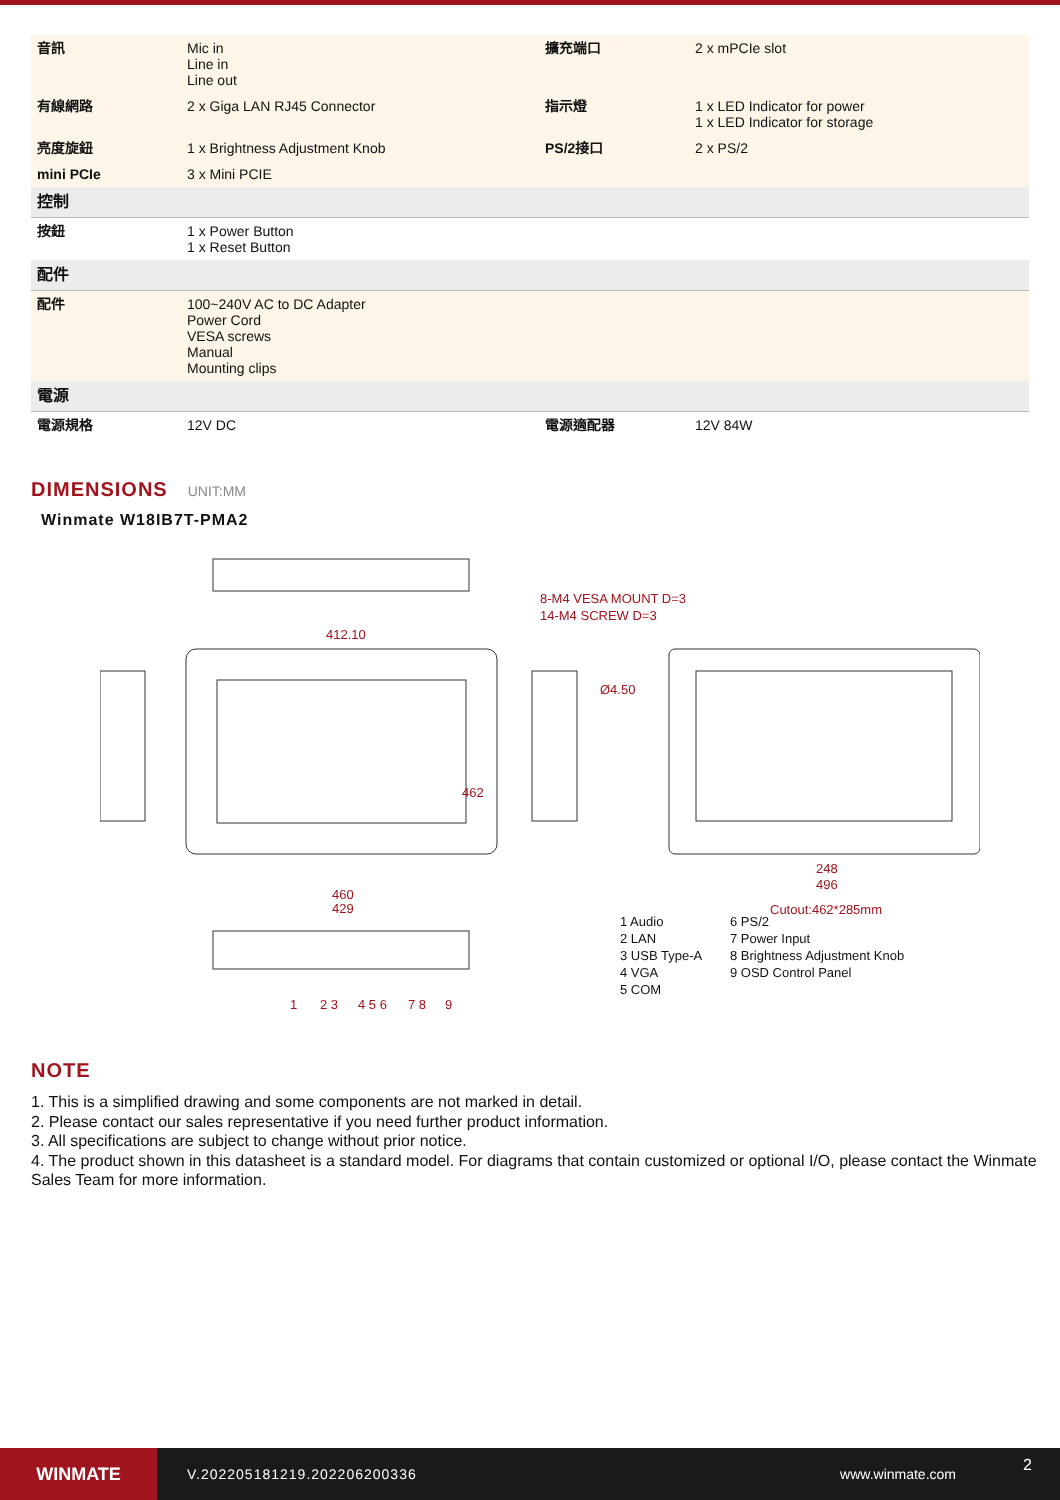| 音訊 | Mic in Line in Line out | 擴充端口 | 2 x mPCIe slot |
| 有線網路 | 2 x Giga LAN RJ45 Connector | 指示燈 | 1 x LED Indicator for power 1 x LED Indicator for storage |
| 亮度旋鈕 | 1 x Brightness Adjustment Knob | PS/2接口 | 2 x PS/2 |
| mini PCIe | 3 x Mini PCIE | | |
| 控制 | | | |
| 按鈕 | 1 x Power Button 1 x Reset Button | | |
| 配件 | | | |
| 配件 | 100~240V AC to DC Adapter Power Cord VESA screws Manual Mounting clips | | |
| 電源 | | | |
| 電源規格 | 12V DC | 電源適配器 | 12V 84W |
DIMENSIONS UNIT:MM
Winmate W18IB7T-PMA2
412.10
460
429
Ø4.50
8-M4 VESA MOUNT D=3
14-M4 SCREW D=3
462
248
496
Cutout:462*285mm
1
2 3
4 5 6
7 8
9
1 Audio 6 PS/2 2 LAN 7 Power Input 3 USB Type-A 8 Brightness Adjustment Knob 4 VGA 9 OSD Control Panel 5 COM
NOTE
1. This is a simplified drawing and some components are not marked in detail.
2. Please contact our sales representative if you need further product information.
3. All specifications are subject to change without prior notice.
4. The product shown in this datasheet is a standard model. For diagrams that contain customized or optional I/O, please contact the Winmate Sales Team for more information.
WINMATE
V.202205181219.202206200336 www.winmate.com
2